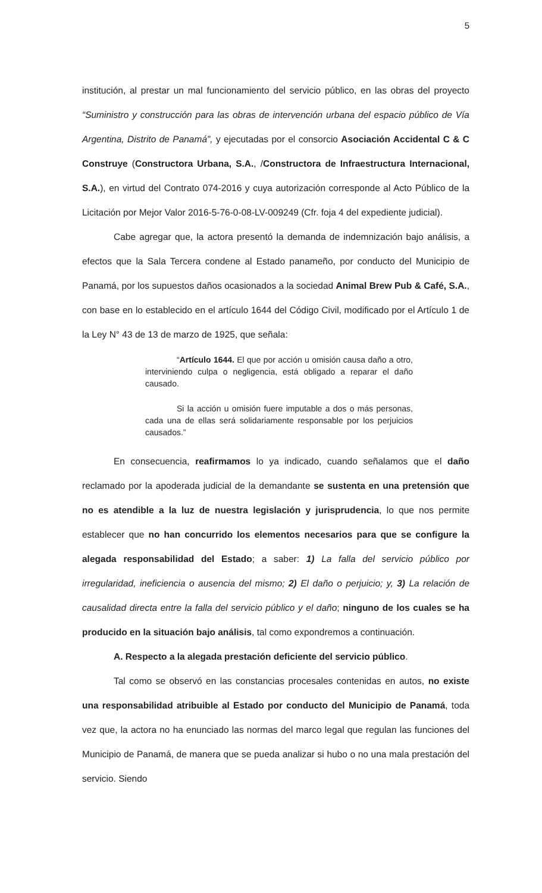5
institución, al prestar un mal funcionamiento del servicio público, en las obras del proyecto “Suministro y construcción para las obras de intervención urbana del espacio público de Vía Argentina, Distrito de Panamá”, y ejecutadas por el consorcio Asociación Accidental C & C Construye (Constructora Urbana, S.A., /Constructora de Infraestructura Internacional, S.A.), en virtud del Contrato 074-2016 y cuya autorización corresponde al Acto Público de la Licitación por Mejor Valor 2016-5-76-0-08-LV-009249 (Cfr. foja 4 del expediente judicial).
Cabe agregar que, la actora presentó la demanda de indemnización bajo análisis, a efectos que la Sala Tercera condene al Estado panameño, por conducto del Municipio de Panamá, por los supuestos daños ocasionados a la sociedad Animal Brew Pub & Café, S.A., con base en lo establecido en el artículo 1644 del Código Civil, modificado por el Artículo 1 de la Ley N° 43 de 13 de marzo de 1925, que señala:
“Artículo 1644. El que por acción u omisión causa daño a otro, interviniendo culpa o negligencia, está obligado a reparar el daño causado.
Si la acción u omisión fuere imputable a dos o más personas, cada una de ellas será solidariamente responsable por los perjuicios causados.”
En consecuencia, reafirmamos lo ya indicado, cuando señalamos que el daño reclamado por la apoderada judicial de la demandante se sustenta en una pretensión que no es atendible a la luz de nuestra legislación y jurisprudencia, lo que nos permite establecer que no han concurrido los elementos necesarios para que se configure la alegada responsabilidad del Estado; a saber: 1) La falla del servicio público por irregularidad, ineficiencia o ausencia del mismo; 2) El daño o perjuicio; y, 3) La relación de causalidad directa entre la falla del servicio público y el daño; ninguno de los cuales se ha producido en la situación bajo análisis, tal como expondremos a continuación.
A. Respecto a la alegada prestación deficiente del servicio público.
Tal como se observó en las constancias procesales contenidas en autos, no existe una responsabilidad atribuible al Estado por conducto del Municipio de Panamá, toda vez que, la actora no ha enunciado las normas del marco legal que regulan las funciones del Municipio de Panamá, de manera que se pueda analizar si hubo o no una mala prestación del servicio. Siendo